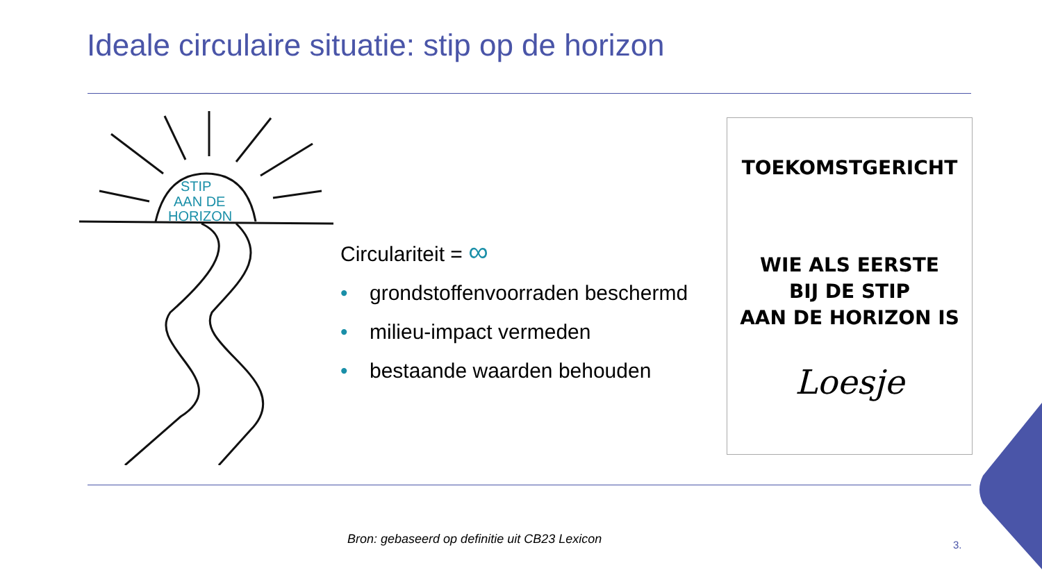Ideale circulaire situatie: stip op de horizon
STIP
AAN DE
HORIZON
Circulariteit = ∞
• grondstoffenvoorraden beschermd
• milieu-impact vermeden
• bestaande waarden behouden
TOEKOMSTGERICHT
WIE ALS EERSTE
BIJ DE STIP
AAN DE HORIZON IS
Loesje
Bron: gebaseerd op definitie uit CB23 Lexicon
3.